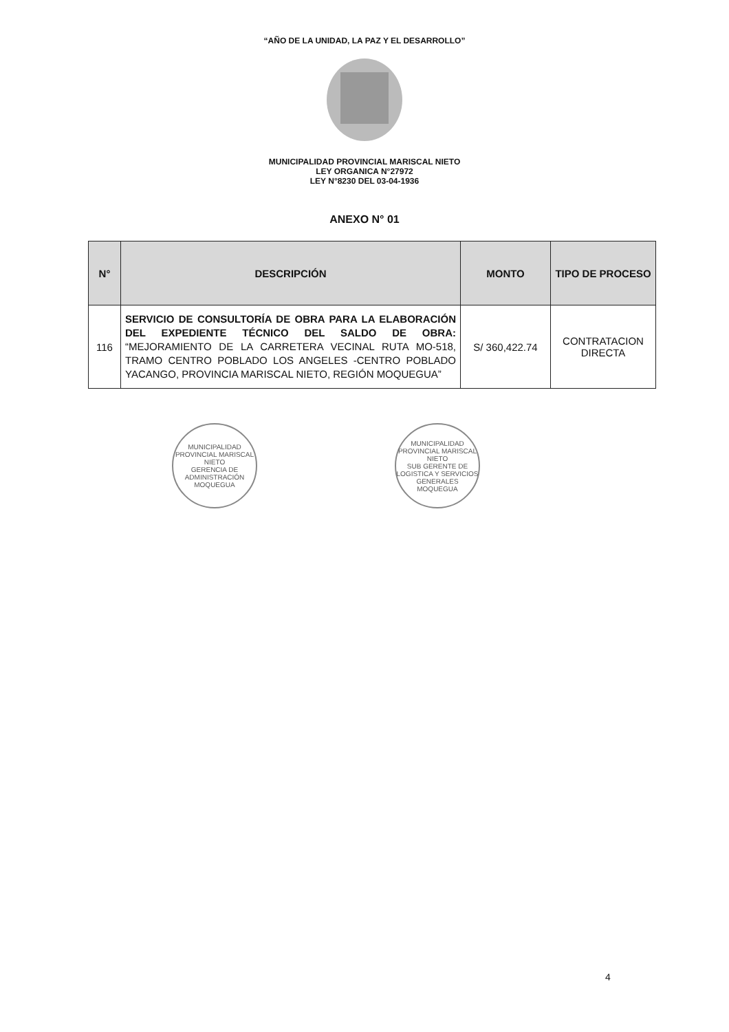“AÑO DE LA UNIDAD, LA PAZ Y EL DESARROLLO”
MUNICIPALIDAD PROVINCIAL MARISCAL NIETO
LEY ORGANICA N°27972
LEY N°8230 DEL 03-04-1936
ANEXO N° 01
| N° | DESCRIPCIÓN | MONTO | TIPO DE PROCESO |
| --- | --- | --- | --- |
| 116 | SERVICIO DE CONSULTORÍA DE OBRA PARA LA ELABORACIÓN DEL EXPEDIENTE TÉCNICO DEL SALDO DE OBRA: “MEJORAMIENTO DE LA CARRETERA VECINAL RUTA MO-518, TRAMO CENTRO POBLADO LOS ANGELES -CENTRO POBLADO YACANGO, PROVINCIA MARISCAL NIETO, REGIÓN MOQUEGUA” | S/ 360,422.74 | CONTRATACION DIRECTA |
MUNICIPALIDAD PROVINCIAL MARISCAL NIETO
GERENCIA DE ADMINISTRACIÓN
MOQUEGUA
MUNICIPALIDAD PROVINCIAL MARISCAL NIETO
SUB GERENTE DE LOGISTICA Y SERVICIOS GENERALES
MOQUEGUA
4